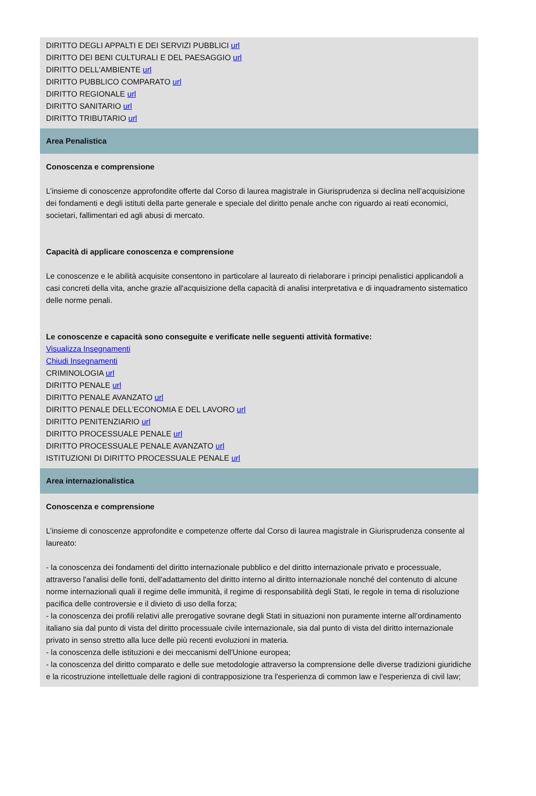DIRITTO DEGLI APPALTI E DEI SERVIZI PUBBLICI url
DIRITTO DEI BENI CULTURALI E DEL PAESAGGIO url
DIRITTO DELL'AMBIENTE url
DIRITTO PUBBLICO COMPARATO url
DIRITTO REGIONALE url
DIRITTO SANITARIO url
DIRITTO TRIBUTARIO url
Area Penalistica
Conoscenza e comprensione
L’insieme di conoscenze approfondite offerte dal Corso di laurea magistrale in Giurisprudenza si declina nell’acquisizione dei fondamenti e degli istituti della parte generale e speciale del diritto penale anche con riguardo ai reati economici, societari, fallimentari ed agli abusi di mercato.
Capacità di applicare conoscenza e comprensione
Le conoscenze e le abilità acquisite consentono in particolare al laureato di rielaborare i principi penalistici applicandoli a casi concreti della vita, anche grazie all'acquisizione della capacità di analisi interpretativa e di inquadramento sistematico delle norme penali.
Le conoscenze e capacità sono conseguite e verificate nelle seguenti attività formative:
Visualizza Insegnamenti
Chiudi Insegnamenti
CRIMINOLOGIA url
DIRITTO PENALE url
DIRITTO PENALE AVANZATO url
DIRITTO PENALE DELL'ECONOMIA E DEL LAVORO url
DIRITTO PENITENZIARIO url
DIRITTO PROCESSUALE PENALE url
DIRITTO PROCESSUALE PENALE AVANZATO url
ISTITUZIONI DI DIRITTO PROCESSUALE PENALE url
Area internazionalistica
Conoscenza e comprensione
L’insieme di conoscenze approfondite e competenze offerte dal Corso di laurea magistrale in Giurisprudenza consente al laureato:
- la conoscenza dei fondamenti del diritto internazionale pubblico e del diritto internazionale privato e processuale, attraverso l'analisi delle fonti, dell'adattamento del diritto interno al diritto internazionale nonché del contenuto di alcune norme internazionali quali il regime delle immunità, il regime di responsabilità degli Stati, le regole in tema di risoluzione pacifica delle controversie e il divieto di uso della forza;
- la conoscenza dei profili relativi alle prerogative sovrane degli Stati in situazioni non puramente interne all’ordinamento italiano sia dal punto di vista del diritto processuale civile internazionale, sia dal punto di vista del diritto internazionale privato in senso stretto alla luce delle più recenti evoluzioni in materia.
- la conoscenza delle istituzioni e dei meccanismi dell'Unione europea;
- la conoscenza del diritto comparato e delle sue metodologie attraverso la comprensione delle diverse tradizioni giuridiche e la ricostruzione intellettuale delle ragioni di contrapposizione tra l'esperienza di common law e l'esperienza di civil law;